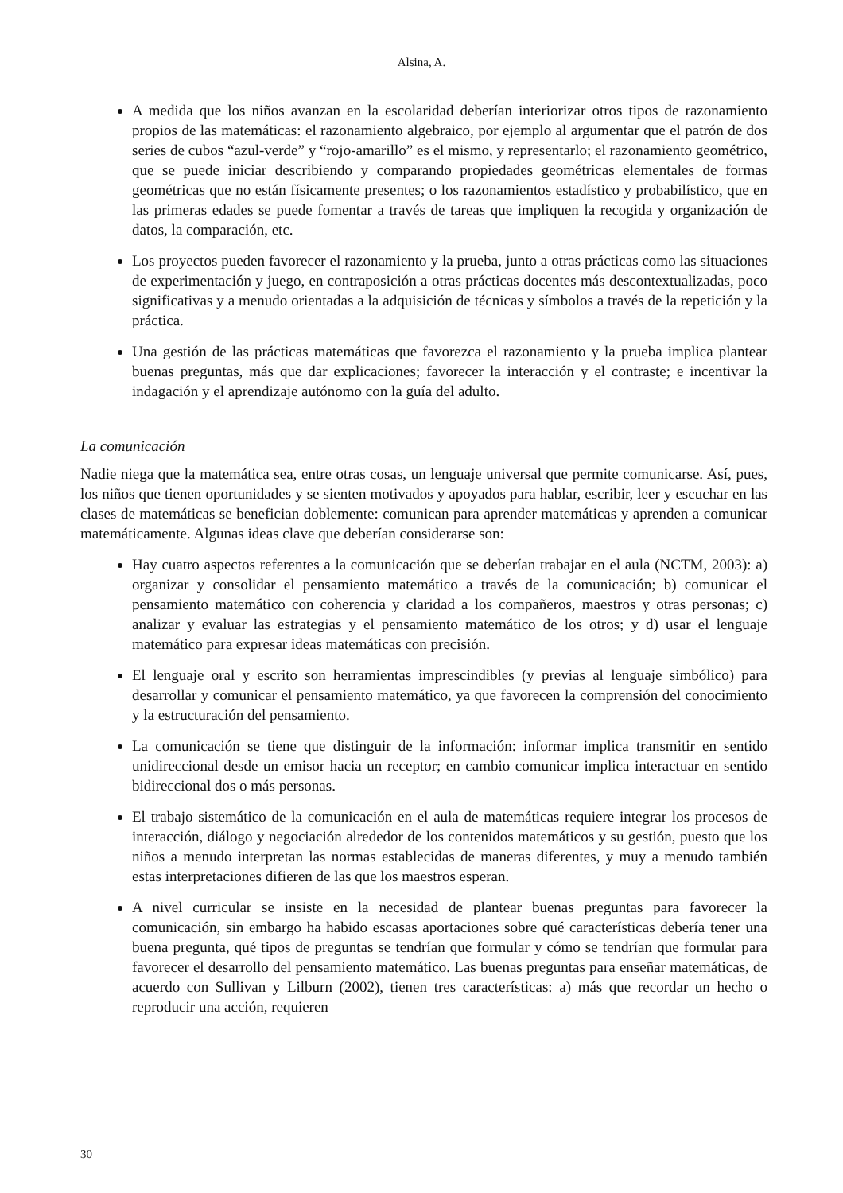Alsina, A.
A medida que los niños avanzan en la escolaridad deberían interiorizar otros tipos de razonamiento propios de las matemáticas: el razonamiento algebraico, por ejemplo al argumentar que el patrón de dos series de cubos “azul-verde” y “rojo-amarillo” es el mismo, y representarlo; el razonamiento geométrico, que se puede iniciar describiendo y comparando propiedades geométricas elementales de formas geométricas que no están físicamente presentes; o los razonamientos estadístico y probabilístico, que en las primeras edades se puede fomentar a través de tareas que impliquen la recogida y organización de datos, la comparación, etc.
Los proyectos pueden favorecer el razonamiento y la prueba, junto a otras prácticas como las situaciones de experimentación y juego, en contraposición a otras prácticas docentes más descontextualizadas, poco significativas y a menudo orientadas a la adquisición de técnicas y símbolos a través de la repetición y la práctica.
Una gestión de las prácticas matemáticas que favorezca el razonamiento y la prueba implica plantear buenas preguntas, más que dar explicaciones; favorecer la interacción y el contraste; e incentivar la indagación y el aprendizaje autónomo con la guía del adulto.
La comunicación
Nadie niega que la matemática sea, entre otras cosas, un lenguaje universal que permite comunicarse. Así, pues, los niños que tienen oportunidades y se sienten motivados y apoyados para hablar, escribir, leer y escuchar en las clases de matemáticas se benefician doblemente: comunican para aprender matemáticas y aprenden a comunicar matemáticamente. Algunas ideas clave que deberían considerarse son:
Hay cuatro aspectos referentes a la comunicación que se deberían trabajar en el aula (NCTM, 2003): a) organizar y consolidar el pensamiento matemático a través de la comunicación; b) comunicar el pensamiento matemático con coherencia y claridad a los compañeros, maestros y otras personas; c) analizar y evaluar las estrategias y el pensamiento matemático de los otros; y d) usar el lenguaje matemático para expresar ideas matemáticas con precisión.
El lenguaje oral y escrito son herramientas imprescindibles (y previas al lenguaje simbólico) para desarrollar y comunicar el pensamiento matemático, ya que favorecen la comprensión del conocimiento y la estructuración del pensamiento.
La comunicación se tiene que distinguir de la información: informar implica transmitir en sentido unidireccional desde un emisor hacia un receptor; en cambio comunicar implica interactuar en sentido bidireccional dos o más personas.
El trabajo sistemático de la comunicación en el aula de matemáticas requiere integrar los procesos de interacción, diálogo y negociación alrededor de los contenidos matemáticos y su gestión, puesto que los niños a menudo interpretan las normas establecidas de maneras diferentes, y muy a menudo también estas interpretaciones difieren de las que los maestros esperan.
A nivel curricular se insiste en la necesidad de plantear buenas preguntas para favorecer la comunicación, sin embargo ha habido escasas aportaciones sobre qué características debería tener una buena pregunta, qué tipos de preguntas se tendrían que formular y cómo se tendrían que formular para favorecer el desarrollo del pensamiento matemático. Las buenas preguntas para enseñar matemáticas, de acuerdo con Sullivan y Lilburn (2002), tienen tres características: a) más que recordar un hecho o reproducir una acción, requieren
30